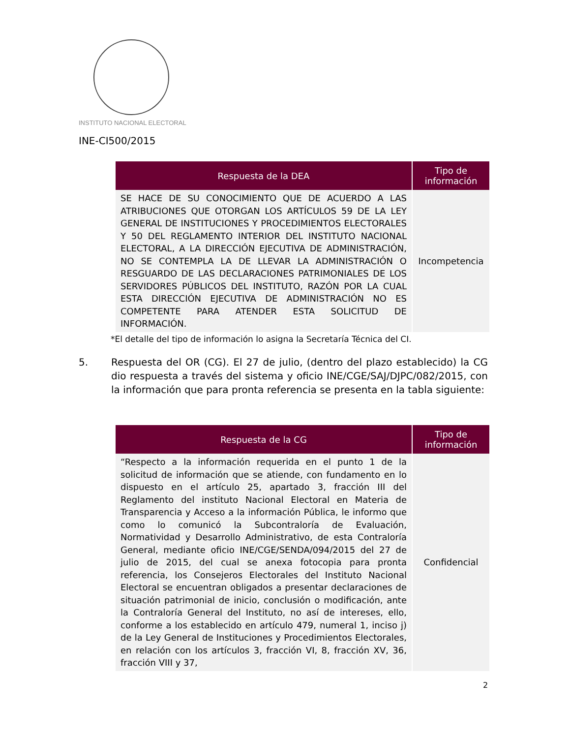INSTITUTO NACIONAL ELECTORAL
INE-CI500/2015
| Respuesta de la DEA | Tipo de información |
| --- | --- |
| SE HACE DE SU CONOCIMIENTO QUE DE ACUERDO A LAS ATRIBUCIONES QUE OTORGAN LOS ARTÍCULOS 59 DE LA LEY GENERAL DE INSTITUCIONES Y PROCEDIMIENTOS ELECTORALES Y 50 DEL REGLAMENTO INTERIOR DEL INSTITUTO NACIONAL ELECTORAL, A LA DIRECCIÓN EJECUTIVA DE ADMINISTRACIÓN, NO SE CONTEMPLA LA DE LLEVAR LA ADMINISTRACIÓN O RESGUARDO DE LAS DECLARACIONES PATRIMONIALES DE LOS SERVIDORES PÚBLICOS DEL INSTITUTO, RAZÓN POR LA CUAL ESTA DIRECCIÓN EJECUTIVA DE ADMINISTRACIÓN NO ES COMPETENTE PARA ATENDER ESTA SOLICITUD DE INFORMACIÓN. | Incompetencia |
*El detalle del tipo de información lo asigna la Secretaría Técnica del CI.
5. Respuesta del OR (CG). El 27 de julio, (dentro del plazo establecido) la CG dio respuesta a través del sistema y oficio INE/CGE/SAJ/DJPC/082/2015, con la información que para pronta referencia se presenta en la tabla siguiente:
| Respuesta de la CG | Tipo de información |
| --- | --- |
| “Respecto a la información requerida en el punto 1 de la solicitud de información que se atiende, con fundamento en lo dispuesto en el artículo 25, apartado 3, fracción III del Reglamento del instituto Nacional Electoral en Materia de Transparencia y Acceso a la información Pública, le informo que como lo comunicó la Subcontraloría de Evaluación, Normatividad y Desarrollo Administrativo, de esta Contraloría General, mediante oficio INE/CGE/SENDA/094/2015 del 27 de julio de 2015, del cual se anexa fotocopia para pronta referencia, los Consejeros Electorales del Instituto Nacional Electoral se encuentran obligados a presentar declaraciones de situación patrimonial de inicio, conclusión o modificación, ante la Contraloría General del Instituto, no así de intereses, ello, conforme a los establecido en artículo 479, numeral 1, inciso j) de la Ley General de Instituciones y Procedimientos Electorales, en relación con los artículos 3, fracción VI, 8, fracción XV, 36, fracción VIII y 37, | Confidencial |
2